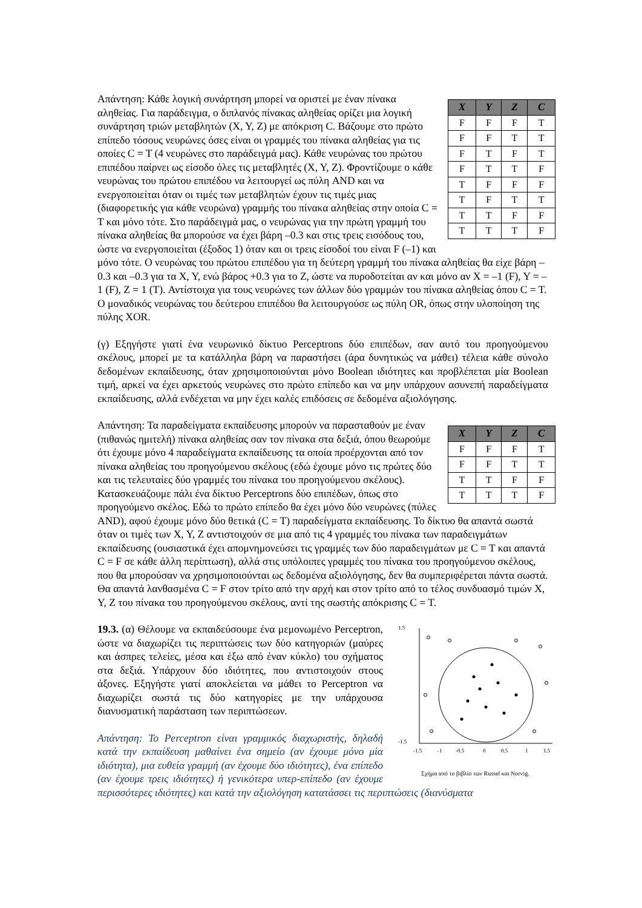| X | Y | Z | C |
| --- | --- | --- | --- |
| F | F | F | T |
| F | F | T | T |
| F | T | F | T |
| F | T | T | F |
| T | F | F | F |
| T | F | T | T |
| T | T | F | F |
| T | T | T | F |
Απάντηση: Κάθε λογική συνάρτηση μπορεί να οριστεί με έναν πίνακα αληθείας. Για παράδειγμα, ο διπλανός πίνακας αληθείας ορίζει μια λογική συνάρτηση τριών μεταβλητών (X, Y, Z) με απόκριση C. Βάζουμε στο πρώτο επίπεδο τόσους νευρώνες όσες είναι οι γραμμές του πίνακα αληθείας για τις οποίες C = T (4 νευρώνες στο παράδειγμά μας). Κάθε νευρώνας του πρώτου επιπέδου παίρνει ως είσοδο όλες τις μεταβλητές (X, Y, Z). Φροντίζουμε ο κάθε νευρώνας του πρώτου επιπέδου να λειτουργεί ως πύλη AND και να ενεργοποιείται όταν οι τιμές των μεταβλητών έχουν τις τιμές μιας (διαφορετικής για κάθε νευρώνα) γραμμής του πίνακα αληθείας στην οποία C = T και μόνο τότε. Στο παράδειγμά μας, ο νευρώνας για την πρώτη γραμμή του πίνακα αληθείας θα μπορούσε να έχει βάρη –0.3 και στις τρεις εισόδους του, ώστε να ενεργοποιείται (έξοδος 1) όταν και οι τρεις είσοδοί του είναι F (–1) και μόνο τότε. Ο νευρώνας του πρώτου επιπέδου για τη δεύτερη γραμμή του πίνακα αληθείας θα είχε βάρη –0.3 και –0.3 για τα X, Y, ενώ βάρος +0.3 για το Z, ώστε να πυροδοτείται αν και μόνο αν X = –1 (F), Y = –1 (F), Z = 1 (T). Αντίστοιχα για τους νευρώνες των άλλων δύο γραμμών του πίνακα αληθείας όπου C = T. Ο μοναδικός νευρώνας του δεύτερου επιπέδου θα λειτουργούσε ως πύλη OR, όπως στην υλοποίηση της πύλης XOR.
(γ) Εξηγήστε γιατί ένα νευρωνικό δίκτυο Perceptrons δύο επιπέδων, σαν αυτό του προηγούμενου σκέλους, μπορεί με τα κατάλληλα βάρη να παραστήσει (άρα δυνητικώς να μάθει) τέλεια κάθε σύνολο δεδομένων εκπαίδευσης, όταν χρησιμοποιούνται μόνο Boolean ιδιότητες και προβλέπεται μία Boolean τιμή, αρκεί να έχει αρκετούς νευρώνες στο πρώτο επίπεδο και να μην υπάρχουν ασυνεπή παραδείγματα εκπαίδευσης, αλλά ενδέχεται να μην έχει καλές επιδόσεις σε δεδομένα αξιολόγησης.
| X | Y | Z | C |
| --- | --- | --- | --- |
| F | F | F | T |
| F | F | T | T |
| T | T | F | F |
| T | T | T | F |
Απάντηση: Τα παραδείγματα εκπαίδευσης μπορούν να παρασταθούν με έναν (πιθανώς ημιτελή) πίνακα αληθείας σαν τον πίνακα στα δεξιά, όπου θεωρούμε ότι έχουμε μόνο 4 παραδείγματα εκπαίδευσης τα οποία προέρχονται από τον πίνακα αληθείας του προηγούμενου σκέλους (εδώ έχουμε μόνο τις πρώτες δύο και τις τελευταίες δύο γραμμές του πίνακα του προηγούμενου σκέλους). Κατασκευάζουμε πάλι ένα δίκτυο Perceptrons δύο επιπέδων, όπως στο προηγούμενο σκέλος. Εδώ το πρώτο επίπεδο θα έχει μόνο δύο νευρώνες (πύλες AND), αφού έχουμε μόνο δύο θετικά (C = T) παραδείγματα εκπαίδευσης. Το δίκτυο θα απαντά σωστά όταν οι τιμές των X, Y, Z αντιστοιχούν σε μια από τις 4 γραμμές του πίνακα των παραδειγμάτων εκπαίδευσης (ουσιαστικά έχει απομνημονεύσει τις γραμμές των δύο παραδειγμάτων με C = T και απαντά C = F σε κάθε άλλη περίπτωση), αλλά στις υπόλοιπες γραμμές του πίνακα του προηγούμενου σκέλους, που θα μπορούσαν να χρησιμοποιούνται ως δεδομένα αξιολόγησης, δεν θα συμπεριφέρεται πάντα σωστά. Θα απαντά λανθασμένα C = F στον τρίτο από την αρχή και στον τρίτο από το τέλος συνδυασμό τιμών X, Y, Z του πίνακα του προηγούμενου σκέλους, αντί της σωστής απόκρισης C = T.
1.5
-1.5
-1.5
-1
-0.5
0
0.5
1
1.5
Σχήμα από το βιβλίο των Russel και Norvig.
19.3. (α) Θέλουμε να εκπαιδεύσουμε ένα μεμονωμένο Perceptron, ώστε να διαχωρίζει τις περιπτώσεις των δύο κατηγοριών (μαύρες και άσπρες τελείες, μέσα και έξω από έναν κύκλο) του σχήματος στα δεξιά. Υπάρχουν δύο ιδιότητες, που αντιστοιχούν στους άξονες. Εξηγήστε γιατί αποκλείεται να μάθει το Perceptron να διαχωρίζει σωστά τις δύο κατηγορίες με την υπάρχουσα διανυσματική παράσταση των περιπτώσεων.
Απάντηση: Το Perceptron είναι γραμμικός διαχωριστής, δηλαδή κατά την εκπαίδευση μαθαίνει ένα σημείο (αν έχουμε μόνο μία ιδιότητα), μια ευθεία γραμμή (αν έχουμε δύο ιδιότητες), ένα επίπεδο (αν έχουμε τρεις ιδιότητες) ή γενικότερα υπερ-επίπεδο (αν έχουμε περισσότερες ιδιότητες) και κατά την αξιολόγηση κατατάσσει τις περιπτώσεις (διανύσματα